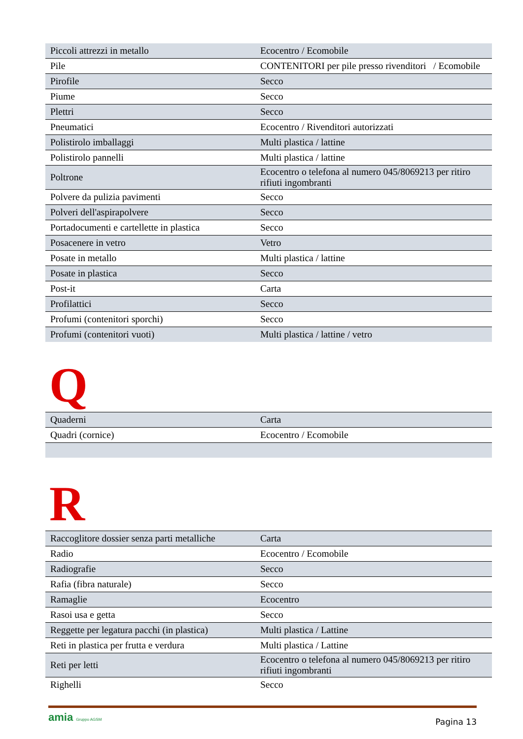| Piccoli attrezzi in metallo | Ecocentro / Ecomobile |
| Pile | CONTENITORI per pile presso rivenditori / Ecomobile |
| Pirofile | Secco |
| Piume | Secco |
| Plettri | Secco |
| Pneumatici | Ecocentro / Rivenditori autorizzati |
| Polistirolo imballaggi | Multi plastica / lattine |
| Polistirolo pannelli | Multi plastica / lattine |
| Poltrone | Ecocentro o telefona al numero 045/8069213 per ritiro rifiuti ingombranti |
| Polvere da pulizia pavimenti | Secco |
| Polveri dell'aspirapolvere | Secco |
| Portadocumenti e cartellette in plastica | Secco |
| Posacenere in vetro | Vetro |
| Posate in metallo | Multi plastica / lattine |
| Posate in plastica | Secco |
| Post-it | Carta |
| Profilattici | Secco |
| Profumi (contenitori sporchi) | Secco |
| Profumi (contenitori vuoti) | Multi plastica / lattine / vetro |
Q
| Quaderni | Carta |
| Quadri (cornice) | Ecocentro / Ecomobile |
R
| Raccoglitore dossier senza parti metalliche | Carta |
| Radio | Ecocentro / Ecomobile |
| Radiografie | Secco |
| Rafia (fibra naturale) | Secco |
| Ramaglie | Ecocentro |
| Rasoi usa e getta | Secco |
| Reggette per legatura pacchi (in plastica) | Multi plastica / Lattine |
| Reti in plastica per frutta e verdura | Multi plastica / Lattine |
| Reti per letti | Ecocentro o telefona al numero 045/8069213 per ritiro rifiuti ingombranti |
| Righelli | Secco |
amia Gruppo AGSM
Pagina 13